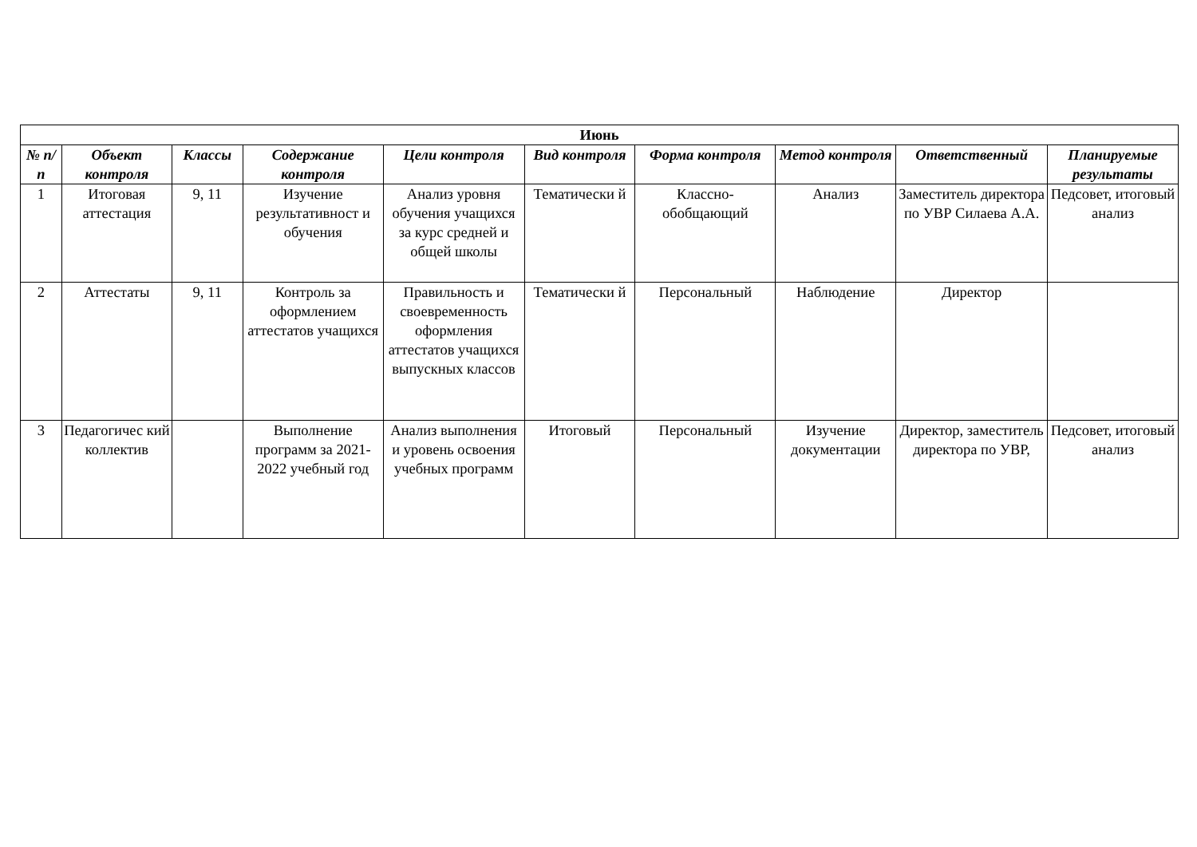| Июнь | | | | | | | | | |
| --- | --- | --- | --- | --- | --- | --- | --- | --- | --- |
| № п/п | Объект контроля | Классы | Содержание контроля | Цели контроля | Вид контроля | Форма контроля | Метод контроля | Ответственный | Планируемые результаты |
| 1 | Итоговая аттестация | 9, 11 | Изучение результативност и обучения | Анализ уровня обучения учащихся за курс средней и общей школы | Тематически й | Классно-обобщающий | Анализ | Заместитель директора по УВР Силаева А.А. | Педсовет, итоговый анализ |
| 2 | Аттестаты | 9, 11 | Контроль за оформлением аттестатов учащихся | Правильность и своевременность оформления аттестатов учащихся выпускных классов | Тематически й | Персональный | Наблюдение | Директор | |
| 3 | Педагогичес кий коллектив | | Выполнение программ за 2021-2022 учебный год | Анализ выполнения и уровень освоения учебных программ | Итоговый | Персональный | Изучение документации | Директор, заместитель директора по УВР, | Педсовет, итоговый анализ |